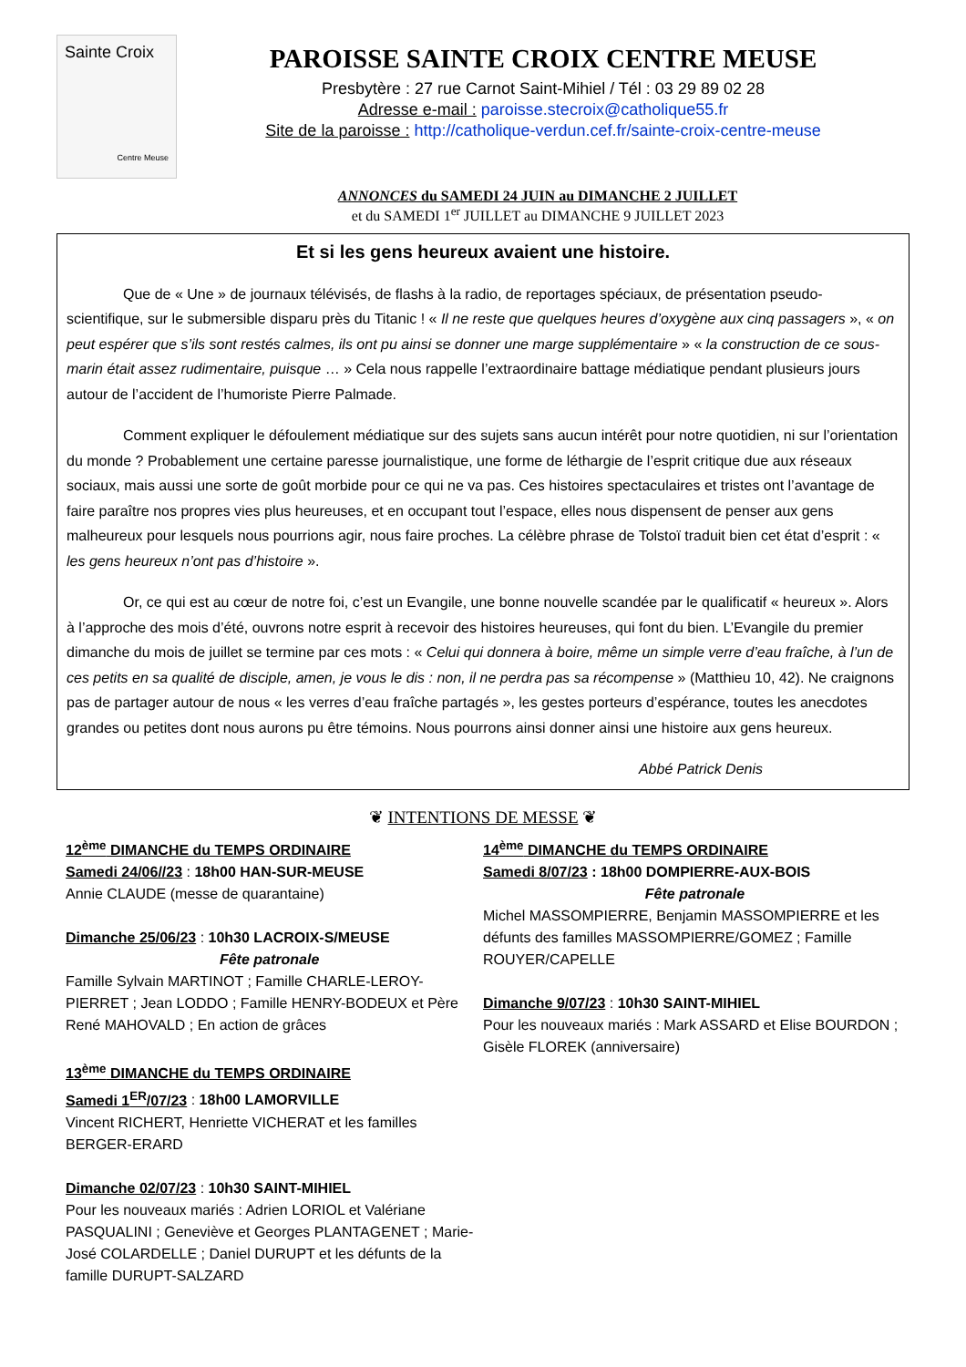Sainte Croix
Centre Meuse
PAROISSE SAINTE CROIX CENTRE MEUSE
Presbytère : 27 rue Carnot Saint-Mihiel / Tél : 03 29 89 02 28
Adresse e-mail : paroisse.stecroix@catholique55.fr
Site de la paroisse : http://catholique-verdun.cef.fr/sainte-croix-centre-meuse
ANNONCES du SAMEDI 24 JUIN au DIMANCHE 2 JUILLET
et du SAMEDI 1<sup>er</sup> JUILLET au DIMANCHE 9 JUILLET 2023
Et si les gens heureux avaient une histoire.
Que de « Une » de journaux télévisés, de flashs à la radio, de reportages spéciaux, de présentation pseudo-scientifique, sur le submersible disparu près du Titanic ! « Il ne reste que quelques heures d’oxygène aux cinq passagers », « on peut espérer que s’ils sont restés calmes, ils ont pu ainsi se donner une marge supplémentaire » « la construction de ce sous-marin était assez rudimentaire, puisque … » Cela nous rappelle l’extraordinaire battage médiatique pendant plusieurs jours autour de l’accident de l’humoriste Pierre Palmade.
Comment expliquer le défoulement médiatique sur des sujets sans aucun intérêt pour notre quotidien, ni sur l’orientation du monde ? Probablement une certaine paresse journalistique, une forme de léthargie de l’esprit critique due aux réseaux sociaux, mais aussi une sorte de goût morbide pour ce qui ne va pas. Ces histoires spectaculaires et tristes ont l’avantage de faire paraître nos propres vies plus heureuses, et en occupant tout l’espace, elles nous dispensent de penser aux gens malheureux pour lesquels nous pourrions agir, nous faire proches. La célèbre phrase de Tolstoï traduit bien cet état d’esprit : « les gens heureux n’ont pas d’histoire ».
Or, ce qui est au cœur de notre foi, c’est un Evangile, une bonne nouvelle scandée par le qualificatif « heureux ». Alors à l’approche des mois d’été, ouvrons notre esprit à recevoir des histoires heureuses, qui font du bien. L’Evangile du premier dimanche du mois de juillet se termine par ces mots : « Celui qui donnera à boire, même un simple verre d’eau fraîche, à l’un de ces petits en sa qualité de disciple, amen, je vous le dis : non, il ne perdra pas sa récompense » (Matthieu 10, 42). Ne craignons pas de partager autour de nous « les verres d’eau fraîche partagés », les gestes porteurs d’espérance, toutes les anecdotes grandes ou petites dont nous aurons pu être témoins. Nous pourrons ainsi donner ainsi une histoire aux gens heureux.
Abbé Patrick Denis
❦ INTENTIONS DE MESSE ❦
12<sup>ème</sup> DIMANCHE du TEMPS ORDINAIRE
Samedi 24/06//23 : 18h00 HAN-SUR-MEUSE
Annie CLAUDE (messe de quarantaine)
Dimanche 25/06/23 : 10h30 LACROIX-S/MEUSE
Fête patronale
Famille Sylvain MARTINOT ; Famille CHARLE-LEROY-PIERRET ; Jean LODDO ; Famille HENRY-BODEUX et Père René MAHOVALD ; En action de grâces
13<sup>ème</sup> DIMANCHE du TEMPS ORDINAIRE
Samedi 1<sup>ER</sup>/07/23 : 18h00 LAMORVILLE
Vincent RICHERT, Henriette VICHERAT et les familles BERGER-ERARD
Dimanche 02/07/23 : 10h30 SAINT-MIHIEL
Pour les nouveaux mariés : Adrien LORIOL et Valériane PASQUALINI ; Geneviève et Georges PLANTAGENET ; Marie-José COLARDELLE ; Daniel DURUPT et les défunts de la famille DURUPT-SALZARD
14<sup>ème</sup> DIMANCHE du TEMPS ORDINAIRE
Samedi 8/07/23 : 18h00 DOMPIERRE-AUX-BOIS
Fête patronale
Michel MASSOMPIERRE, Benjamin MASSOMPIERRE et les défunts des familles MASSOMPIERRE/GOMEZ ; Famille ROUYER/CAPELLE
Dimanche 9/07/23 : 10h30 SAINT-MIHIEL
Pour les nouveaux mariés : Mark ASSARD et Elise BOURDON ; Gisèle FLOREK (anniversaire)